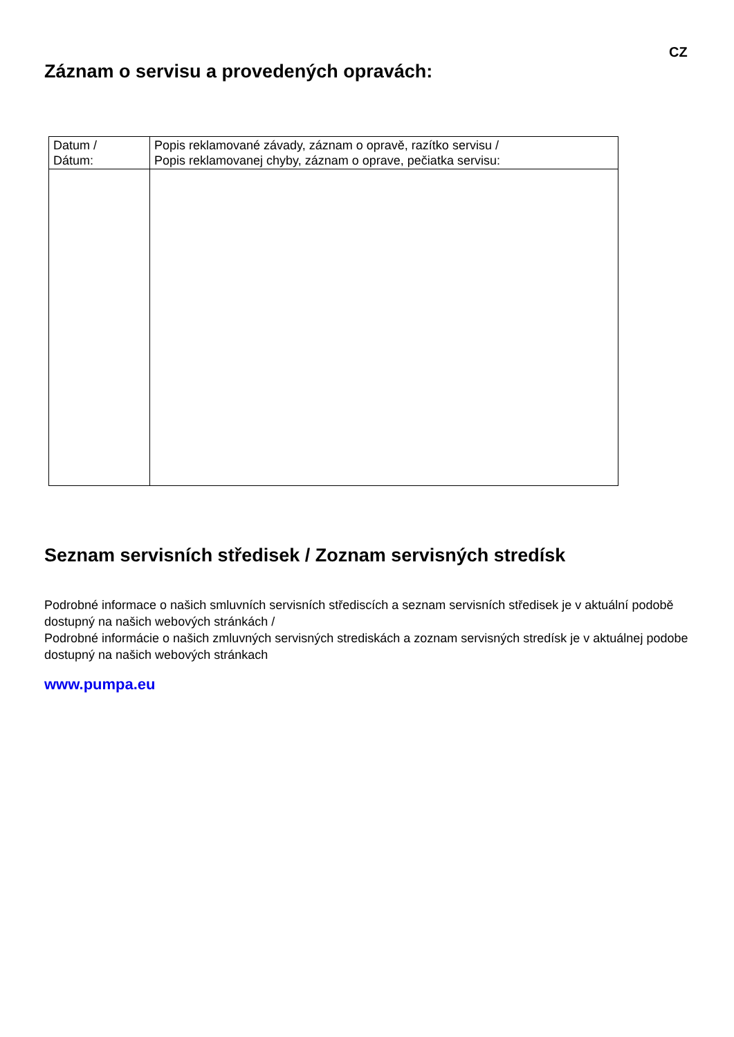CZ
Záznam o servisu a provedených opravách:
| Datum / Dátum: | Popis reklamované závady, záznam o opravě, razítko servisu / Popis reklamovanej chyby, záznam o oprave, pečiatka servisu: |
| --- | --- |
Seznam servisních středisek / Zoznam servisných stredísk
Podrobné informace o našich smluvních servisních střediscích a seznam servisních středisek je v aktuální podobě dostupný na našich webových stránkách /
Podrobné informácie o našich zmluvných servisných strediskách a zoznam servisných stredísk je v aktuálnej podobe dostupný na našich webových stránkach
www.pumpa.eu